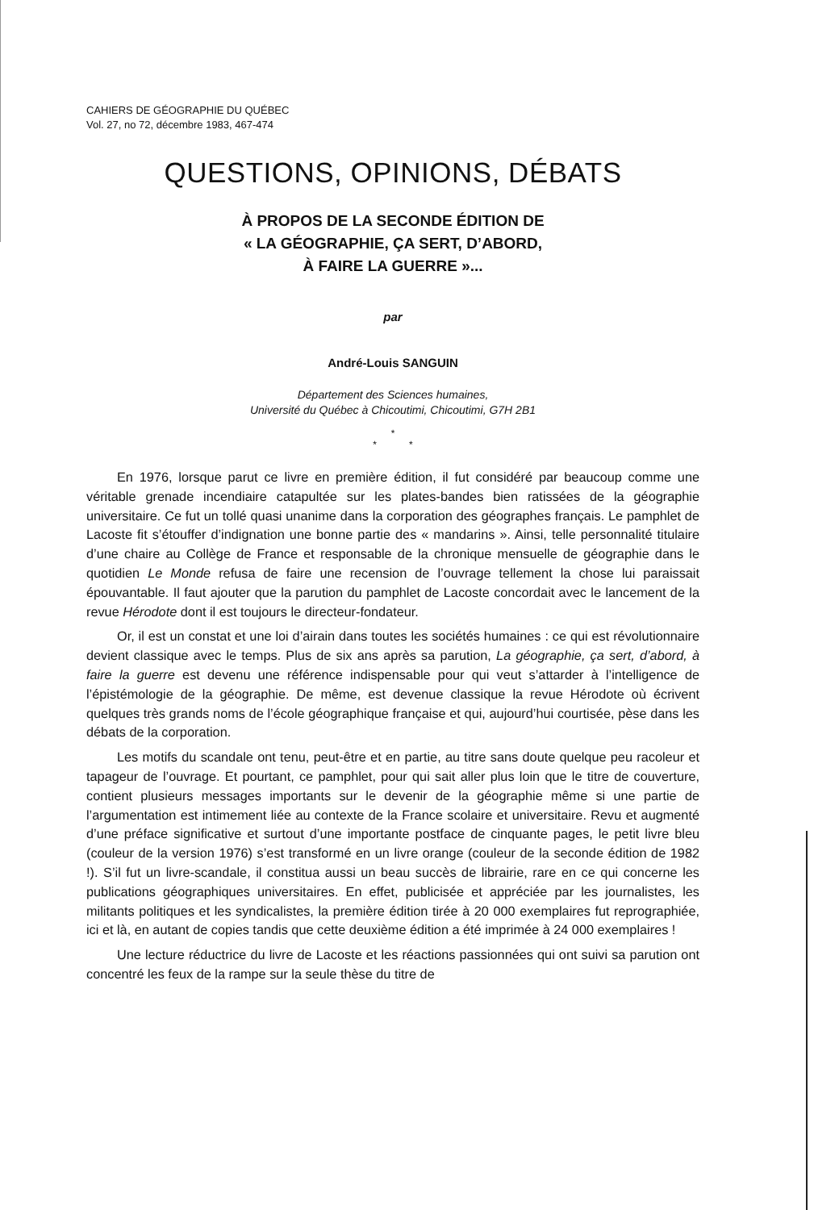CAHIERS DE GÉOGRAPHIE DU QUÉBEC
Vol. 27, no 72, décembre 1983, 467-474
QUESTIONS, OPINIONS, DÉBATS
À PROPOS DE LA SECONDE ÉDITION DE
« LA GÉOGRAPHIE, ÇA SERT, D’ABORD,
À FAIRE LA GUERRE »...
par
André-Louis SANGUIN
Département des Sciences humaines,
Université du Québec à Chicoutimi, Chicoutimi, G7H 2B1
*
* *
En 1976, lorsque parut ce livre en première édition, il fut considéré par beaucoup comme une véritable grenade incendiaire catapultée sur les plates-bandes bien ratissées de la géographie universitaire. Ce fut un tollé quasi unanime dans la corporation des géographes français. Le pamphlet de Lacoste fit s’étouffer d’indignation une bonne partie des « mandarins ». Ainsi, telle personnalité titulaire d’une chaire au Collège de France et responsable de la chronique mensuelle de géographie dans le quotidien Le Monde refusa de faire une recension de l’ouvrage tellement la chose lui paraissait épouvantable. Il faut ajouter que la parution du pamphlet de Lacoste concordait avec le lancement de la revue Hérodote dont il est toujours le directeur-fondateur.
Or, il est un constat et une loi d’airain dans toutes les sociétés humaines : ce qui est révolutionnaire devient classique avec le temps. Plus de six ans après sa parution, La géographie, ça sert, d’abord, à faire la guerre est devenu une référence indispensable pour qui veut s’attarder à l’intelligence de l’épistémologie de la géographie. De même, est devenue classique la revue Hérodote où écrivent quelques très grands noms de l’école géographique française et qui, aujourd’hui courtisée, pèse dans les débats de la corporation.
Les motifs du scandale ont tenu, peut-être et en partie, au titre sans doute quelque peu racoleur et tapageur de l’ouvrage. Et pourtant, ce pamphlet, pour qui sait aller plus loin que le titre de couverture, contient plusieurs messages importants sur le devenir de la géographie même si une partie de l’argumentation est intimement liée au contexte de la France scolaire et universitaire. Revu et augmenté d’une préface significative et surtout d’une importante postface de cinquante pages, le petit livre bleu (couleur de la version 1976) s’est transformé en un livre orange (couleur de la seconde édition de 1982 !). S’il fut un livre-scandale, il constitua aussi un beau succès de librairie, rare en ce qui concerne les publications géographiques universitaires. En effet, publicisée et appréciée par les journalistes, les militants politiques et les syndicalistes, la première édition tirée à 20 000 exemplaires fut reprographiée, ici et là, en autant de copies tandis que cette deuxième édition a été imprimée à 24 000 exemplaires !
Une lecture réductrice du livre de Lacoste et les réactions passionnées qui ont suivi sa parution ont concentré les feux de la rampe sur la seule thèse du titre de